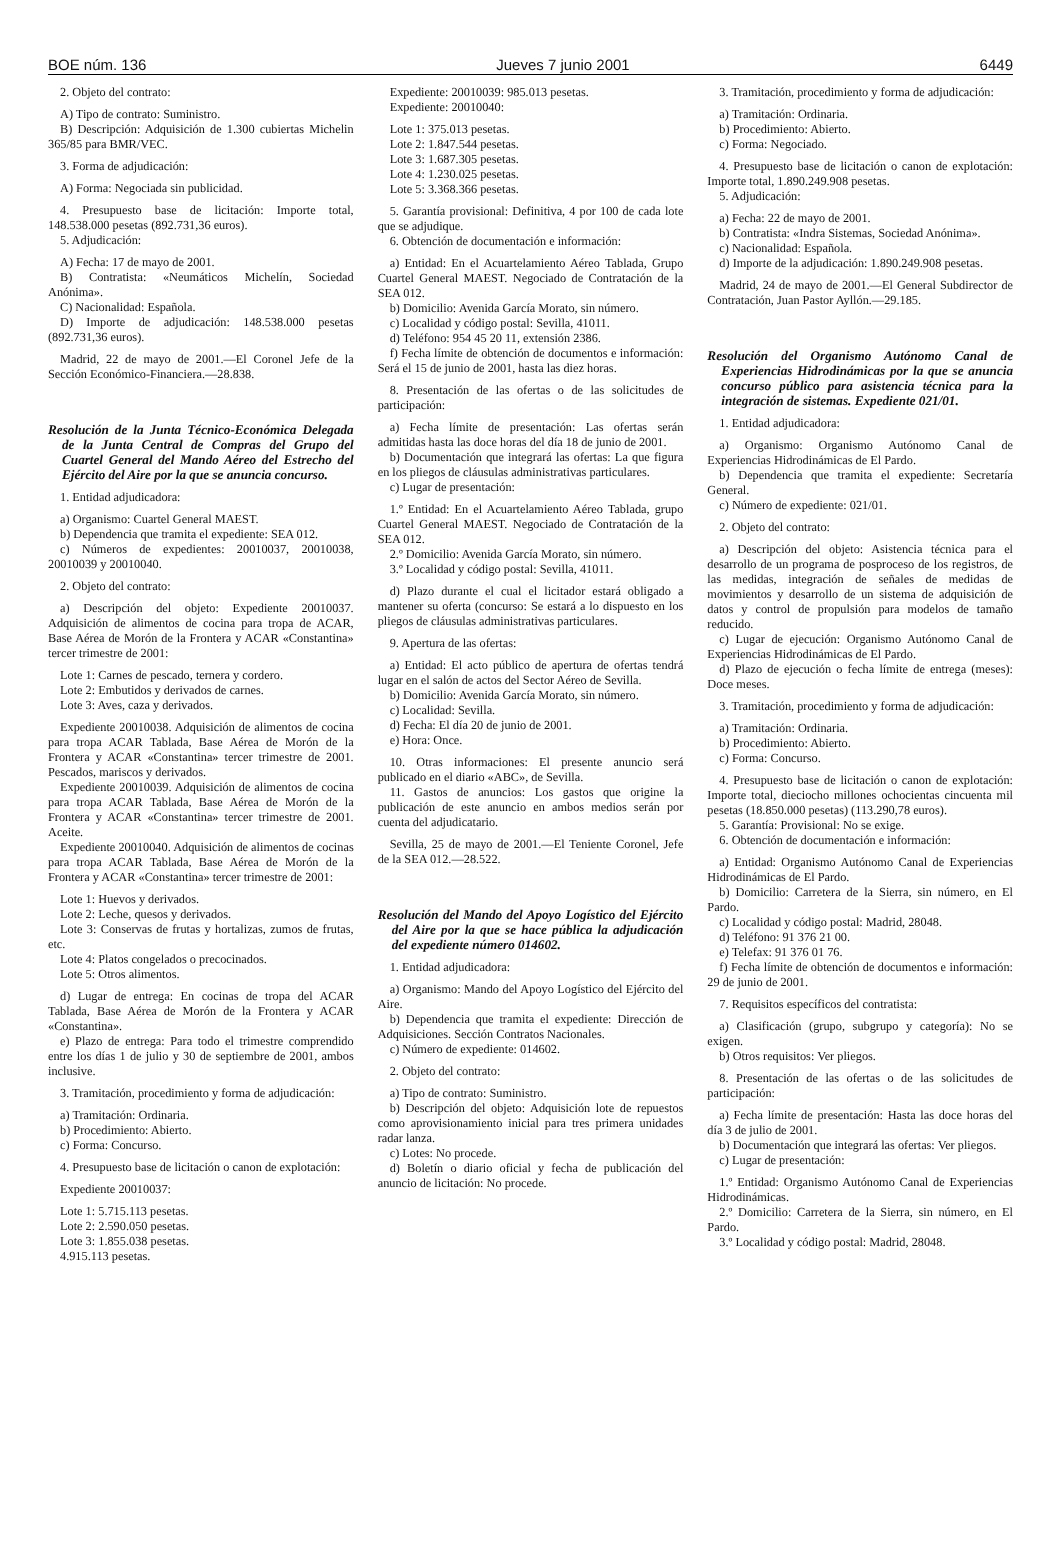BOE núm. 136 Jueves 7 junio 2001 6449
2. Objeto del contrato:
A) Tipo de contrato: Suministro.
B) Descripción: Adquisición de 1.300 cubiertas Michelin 365/85 para BMR/VEC.
3. Forma de adjudicación:
A) Forma: Negociada sin publicidad.
4. Presupuesto base de licitación: Importe total, 148.538.000 pesetas (892.731,36 euros).
5. Adjudicación:
A) Fecha: 17 de mayo de 2001.
B) Contratista: «Neumáticos Michelín, Sociedad Anónima».
C) Nacionalidad: Española.
D) Importe de adjudicación: 148.538.000 pesetas (892.731,36 euros).
Madrid, 22 de mayo de 2001.—El Coronel Jefe de la Sección Económico-Financiera.—28.838.
Resolución de la Junta Técnico-Económica Delegada de la Junta Central de Compras del Grupo del Cuartel General del Mando Aéreo del Estrecho del Ejército del Aire por la que se anuncia concurso.
1. Entidad adjudicadora:
a) Organismo: Cuartel General MAEST.
b) Dependencia que tramita el expediente: SEA 012.
c) Números de expedientes: 20010037, 20010038, 20010039 y 20010040.
2. Objeto del contrato:
a) Descripción del objeto: Expediente 20010037. Adquisición de alimentos de cocina para tropa de ACAR, Base Aérea de Morón de la Frontera y ACAR «Constantina» tercer trimestre de 2001:
Lote 1: Carnes de pescado, ternera y cordero.
Lote 2: Embutidos y derivados de carnes.
Lote 3: Aves, caza y derivados.
Expediente 20010038. Adquisición de alimentos de cocina para tropa ACAR Tablada, Base Aérea de Morón de la Frontera y ACAR «Constantina» tercer trimestre de 2001. Pescados, mariscos y derivados.
Expediente 20010039. Adquisición de alimentos de cocina para tropa ACAR Tablada, Base Aérea de Morón de la Frontera y ACAR «Constantina» tercer trimestre de 2001. Aceite.
Expediente 20010040. Adquisición de alimentos de cocinas para tropa ACAR Tablada, Base Aérea de Morón de la Frontera y ACAR «Constantina» tercer trimestre de 2001:
Lote 1: Huevos y derivados.
Lote 2: Leche, quesos y derivados.
Lote 3: Conservas de frutas y hortalizas, zumos de frutas, etc.
Lote 4: Platos congelados o precocinados.
Lote 5: Otros alimentos.
d) Lugar de entrega: En cocinas de tropa del ACAR Tablada, Base Aérea de Morón de la Frontera y ACAR «Constantina».
e) Plazo de entrega: Para todo el trimestre comprendido entre los días 1 de julio y 30 de septiembre de 2001, ambos inclusive.
3. Tramitación, procedimiento y forma de adjudicación:
a) Tramitación: Ordinaria.
b) Procedimiento: Abierto.
c) Forma: Concurso.
4. Presupuesto base de licitación o canon de explotación:
Expediente 20010037:
Lote 1: 5.715.113 pesetas.
Lote 2: 2.590.050 pesetas.
Lote 3: 1.855.038 pesetas.
4.915.113 pesetas.
Expediente: 20010039: 985.013 pesetas.
Expediente: 20010040:
Lote 1: 375.013 pesetas.
Lote 2: 1.847.544 pesetas.
Lote 3: 1.687.305 pesetas.
Lote 4: 1.230.025 pesetas.
Lote 5: 3.368.366 pesetas.
5. Garantía provisional: Definitiva, 4 por 100 de cada lote que se adjudique.
6. Obtención de documentación e información:
a) Entidad: En el Acuartelamiento Aéreo Tablada, Grupo Cuartel General MAEST. Negociado de Contratación de la SEA 012.
b) Domicilio: Avenida García Morato, sin número.
c) Localidad y código postal: Sevilla, 41011.
d) Teléfono: 954 45 20 11, extensión 2386.
f) Fecha límite de obtención de documentos e información: Será el 15 de junio de 2001, hasta las diez horas.
8. Presentación de las ofertas o de las solicitudes de participación:
a) Fecha límite de presentación: Las ofertas serán admitidas hasta las doce horas del día 18 de junio de 2001.
b) Documentación que integrará las ofertas: La que figura en los pliegos de cláusulas administrativas particulares.
c) Lugar de presentación:
1.º Entidad: En el Acuartelamiento Aéreo Tablada, grupo Cuartel General MAEST. Negociado de Contratación de la SEA 012.
2.º Domicilio: Avenida García Morato, sin número.
3.º Localidad y código postal: Sevilla, 41011.
d) Plazo durante el cual el licitador estará obligado a mantener su oferta (concurso: Se estará a lo dispuesto en los pliegos de cláusulas administrativas particulares.
9. Apertura de las ofertas:
a) Entidad: El acto público de apertura de ofertas tendrá lugar en el salón de actos del Sector Aéreo de Sevilla.
b) Domicilio: Avenida García Morato, sin número.
c) Localidad: Sevilla.
d) Fecha: El día 20 de junio de 2001.
e) Hora: Once.
10. Otras informaciones: El presente anuncio será publicado en el diario «ABC», de Sevilla.
11. Gastos de anuncios: Los gastos que origine la publicación de este anuncio en ambos medios serán por cuenta del adjudicatario.
Sevilla, 25 de mayo de 2001.—El Teniente Coronel, Jefe de la SEA 012.—28.522.
Resolución del Mando del Apoyo Logístico del Ejército del Aire por la que se hace pública la adjudicación del expediente número 014602.
1. Entidad adjudicadora:
a) Organismo: Mando del Apoyo Logístico del Ejército del Aire.
b) Dependencia que tramita el expediente: Dirección de Adquisiciones. Sección Contratos Nacionales.
c) Número de expediente: 014602.
2. Objeto del contrato:
a) Tipo de contrato: Suministro.
b) Descripción del objeto: Adquisición lote de repuestos como aprovisionamiento inicial para tres primera unidades radar lanza.
c) Lotes: No procede.
d) Boletín o diario oficial y fecha de publicación del anuncio de licitación: No procede.
3. Tramitación, procedimiento y forma de adjudicación:
a) Tramitación: Ordinaria.
b) Procedimiento: Abierto.
c) Forma: Negociado.
4. Presupuesto base de licitación o canon de explotación: Importe total, 1.890.249.908 pesetas.
5. Adjudicación:
a) Fecha: 22 de mayo de 2001.
b) Contratista: «Indra Sistemas, Sociedad Anónima».
c) Nacionalidad: Española.
d) Importe de la adjudicación: 1.890.249.908 pesetas.
Madrid, 24 de mayo de 2001.—El General Subdirector de Contratación, Juan Pastor Ayllón.—29.185.
Resolución del Organismo Autónomo Canal de Experiencias Hidrodinámicas por la que se anuncia concurso público para asistencia técnica para la integración de sistemas. Expediente 021/01.
1. Entidad adjudicadora:
a) Organismo: Organismo Autónomo Canal de Experiencias Hidrodinámicas de El Pardo.
b) Dependencia que tramita el expediente: Secretaría General.
c) Número de expediente: 021/01.
2. Objeto del contrato:
a) Descripción del objeto: Asistencia técnica para el desarrollo de un programa de posproceso de los registros, de las medidas, integración de señales de medidas de movimientos y desarrollo de un sistema de adquisición de datos y control de propulsión para modelos de tamaño reducido.
c) Lugar de ejecución: Organismo Autónomo Canal de Experiencias Hidrodinámicas de El Pardo.
d) Plazo de ejecución o fecha límite de entrega (meses): Doce meses.
3. Tramitación, procedimiento y forma de adjudicación:
a) Tramitación: Ordinaria.
b) Procedimiento: Abierto.
c) Forma: Concurso.
4. Presupuesto base de licitación o canon de explotación: Importe total, dieciocho millones ochocientas cincuenta mil pesetas (18.850.000 pesetas) (113.290,78 euros).
5. Garantía: Provisional: No se exige.
6. Obtención de documentación e información:
a) Entidad: Organismo Autónomo Canal de Experiencias Hidrodinámicas de El Pardo.
b) Domicilio: Carretera de la Sierra, sin número, en El Pardo.
c) Localidad y código postal: Madrid, 28048.
d) Teléfono: 91 376 21 00.
e) Telefax: 91 376 01 76.
f) Fecha límite de obtención de documentos e información: 29 de junio de 2001.
7. Requisitos específicos del contratista:
a) Clasificación (grupo, subgrupo y categoría): No se exigen.
b) Otros requisitos: Ver pliegos.
8. Presentación de las ofertas o de las solicitudes de participación:
a) Fecha límite de presentación: Hasta las doce horas del día 3 de julio de 2001.
b) Documentación que integrará las ofertas: Ver pliegos.
c) Lugar de presentación:
1.º Entidad: Organismo Autónomo Canal de Experiencias Hidrodinámicas.
2.º Domicilio: Carretera de la Sierra, sin número, en El Pardo.
3.º Localidad y código postal: Madrid, 28048.